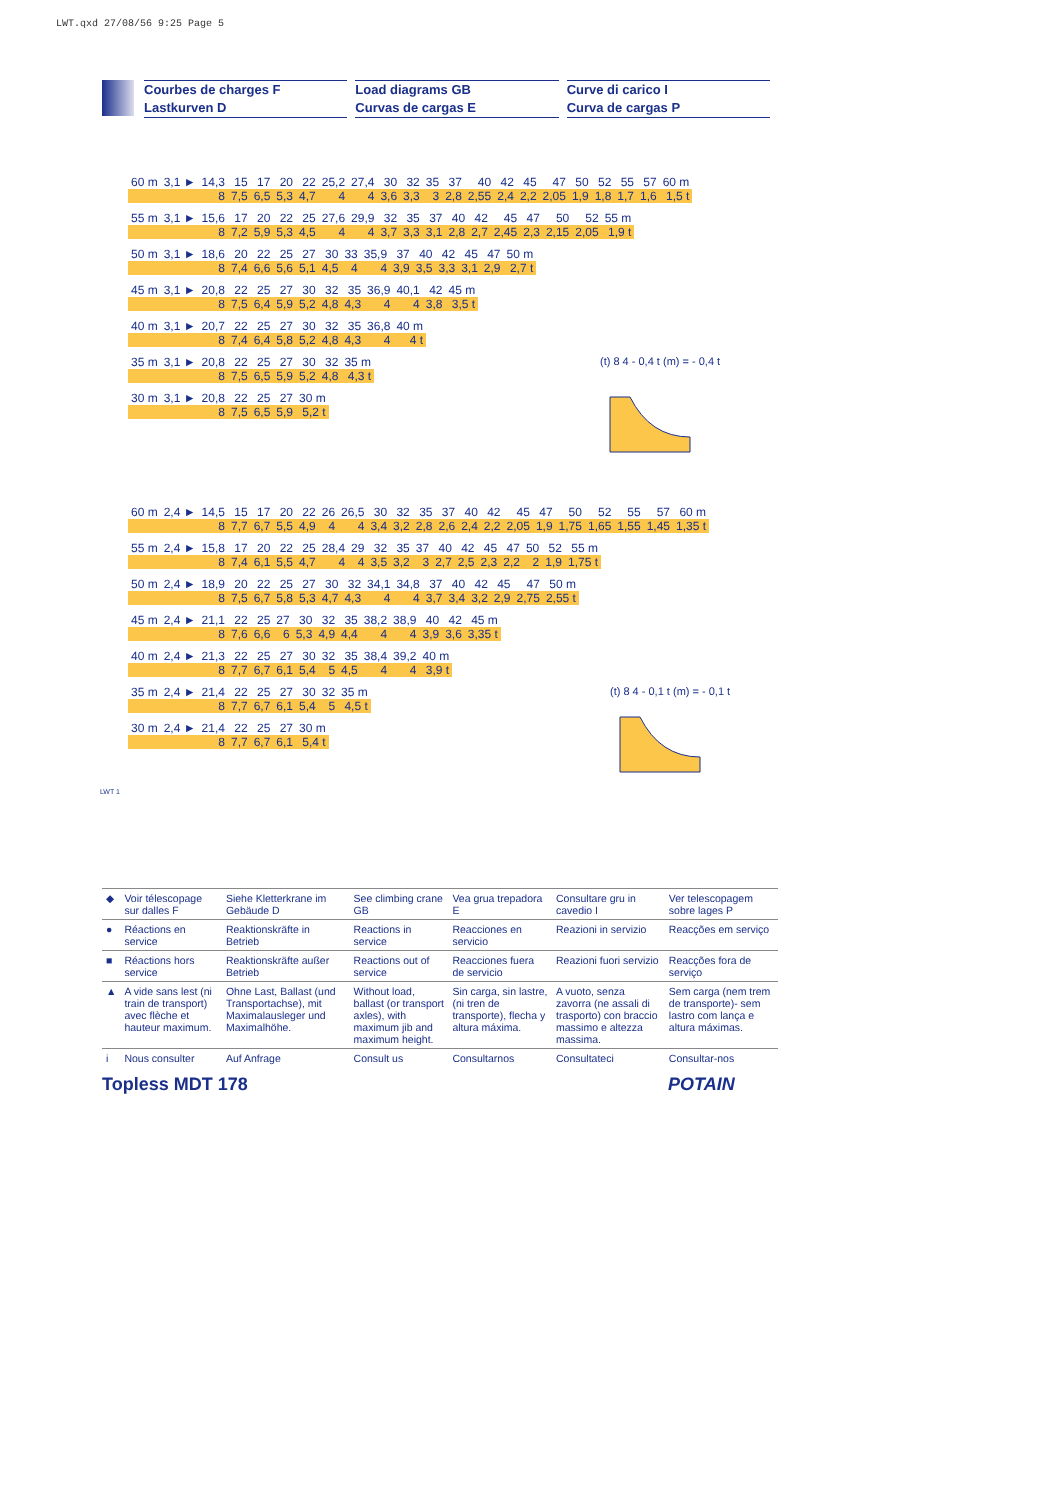LWT.qxd 27/08/56 9:25 Page 5
Courbes de charges F
Lastkurven D
Load diagrams GB
Curvas de cargas E
Curve di carico I
Curva de cargas P
| 60 m | 3,1 ► | 14,3 | 15 | 17 | 20 | 22 | 25,2 | 27,4 | 30 | 32 | 35 | 37 | 40 | 42 | 45 | 47 | 50 | 52 | 55 | 57 | 60 m |
| | | 8 | 7,5 | 6,5 | 5,3 | 4,7 | 4 | 4 | 3,6 | 3,3 | 3 | 2,8 | 2,55 | 2,4 | 2,2 | 2,05 | 1,9 | 1,8 | 1,7 | 1,6 | 1,5 t |
| 55 m | 3,1 ► | 15,6 | 17 | 20 | 22 | 25 | 27,6 | 29,9 | 32 | 35 | 37 | 40 | 42 | 45 | 47 | 50 | 52 | 55 m |
| | | 8 | 7,2 | 5,9 | 5,3 | 4,5 | 4 | 4 | 3,7 | 3,3 | 3,1 | 2,8 | 2,7 | 2,45 | 2,3 | 2,15 | 2,05 | 1,9 t |
| 50 m | 3,1 ► | 18,6 | 20 | 22 | 25 | 27 | 30 | 33 | 35,9 | 37 | 40 | 42 | 45 | 47 | 50 m |
| | | 8 | 7,4 | 6,6 | 5,6 | 5,1 | 4,5 | 4 | 4 | 3,9 | 3,5 | 3,3 | 3,1 | 2,9 | 2,7 t |
| 45 m | 3,1 ► | 20,8 | 22 | 25 | 27 | 30 | 32 | 35 | 36,9 | 40,1 | 42 | 45 m |
| | | 8 | 7,5 | 6,4 | 5,9 | 5,2 | 4,8 | 4,3 | 4 | 4 | 3,8 | 3,5 t |
| 40 m | 3,1 ► | 20,7 | 22 | 25 | 27 | 30 | 32 | 35 | 36,8 | 40 m |
| | | 8 | 7,4 | 6,4 | 5,8 | 5,2 | 4,8 | 4,3 | 4 | 4 t |
| 35 m | 3,1 ► | 20,8 | 22 | 25 | 27 | 30 | 32 | 35 m |
| | | 8 | 7,5 | 6,5 | 5,9 | 5,2 | 4,8 | 4,3 t |
| 30 m | 3,1 ► | 20,8 | 22 | 25 | 27 | 30 m |
| | | 8 | 7,5 | 6,5 | 5,9 | 5,2 t |
(t) 8 4 - 0,4 t (m) = - 0,4 t
| 60 m | 2,4 ► | 14,5 | 15 | 17 | 20 | 22 | 26 | 26,5 | 30 | 32 | 35 | 37 | 40 | 42 | 45 | 47 | 50 | 52 | 55 | 57 | 60 m |
| | | 8 | 7,7 | 6,7 | 5,5 | 4,9 | 4 | 4 | 3,4 | 3,2 | 2,8 | 2,6 | 2,4 | 2,2 | 2,05 | 1,9 | 1,75 | 1,65 | 1,55 | 1,45 | 1,35 t |
| 55 m | 2,4 ► | 15,8 | 17 | 20 | 22 | 25 | 28,4 | 29 | 32 | 35 | 37 | 40 | 42 | 45 | 47 | 50 | 52 | 55 m |
| | | 8 | 7,4 | 6,1 | 5,5 | 4,7 | 4 | 4 | 3,5 | 3,2 | 3 | 2,7 | 2,5 | 2,3 | 2,2 | 2 | 1,9 | 1,75 t |
| 50 m | 2,4 ► | 18,9 | 20 | 22 | 25 | 27 | 30 | 32 | 34,1 | 34,8 | 37 | 40 | 42 | 45 | 47 | 50 m |
| | | 8 | 7,5 | 6,7 | 5,8 | 5,3 | 4,7 | 4,3 | 4 | 4 | 3,7 | 3,4 | 3,2 | 2,9 | 2,75 | 2,55 t |
| 45 m | 2,4 ► | 21,1 | 22 | 25 | 27 | 30 | 32 | 35 | 38,2 | 38,9 | 40 | 42 | 45 m |
| | | 8 | 7,6 | 6,6 | 6 | 5,3 | 4,9 | 4,4 | 4 | 4 | 3,9 | 3,6 | 3,35 t |
| 40 m | 2,4 ► | 21,3 | 22 | 25 | 27 | 30 | 32 | 35 | 38,4 | 39,2 | 40 m |
| | | 8 | 7,7 | 6,7 | 6,1 | 5,4 | 5 | 4,5 | 4 | 4 | 3,9 t |
| 35 m | 2,4 ► | 21,4 | 22 | 25 | 27 | 30 | 32 | 35 m |
| | | 8 | 7,7 | 6,7 | 6,1 | 5,4 | 5 | 4,5 t |
| 30 m | 2,4 ► | 21,4 | 22 | 25 | 27 | 30 m |
| | | 8 | 7,7 | 6,7 | 6,1 | 5,4 t |
(t) 8 4 - 0,1 t (m) = - 0,1 t
LWT 1
| ◆ | Voir télescopage sur dalles F | Siehe Kletterkrane im Gebäude D | See climbing crane GB | Vea grua trepadora E | Consultare gru in cavedio I | Ver telescopagem sobre lages P |
| ● | Réactions en service | Reaktionskräfte in Betrieb | Reactions in service | Reacciones en servicio | Reazioni in servizio | Reacções em serviço |
| ■ | Réactions hors service | Reaktionskräfte außer Betrieb | Reactions out of service | Reacciones fuera de servicio | Reazioni fuori servizio | Reacções fora de serviço |
| ▲ | A vide sans lest (ni train de transport) avec flèche et hauteur maximum. | Ohne Last, Ballast (und Transportachse), mit Maximalausleger und Maximalhöhe. | Without load, ballast (or transport axles), with maximum jib and maximum height. | Sin carga, sin lastre, (ni tren de transporte), flecha y altura máxima. | A vuoto, senza zavorra (ne assali di trasporto) con braccio massimo e altezza massima. | Sem carga (nem trem de transporte)- sem lastro com lança e altura máximas. |
| i | Nous consulter | Auf Anfrage | Consult us | Consultarnos | Consultateci | Consultar-nos |
Topless MDT 178 POTAIN